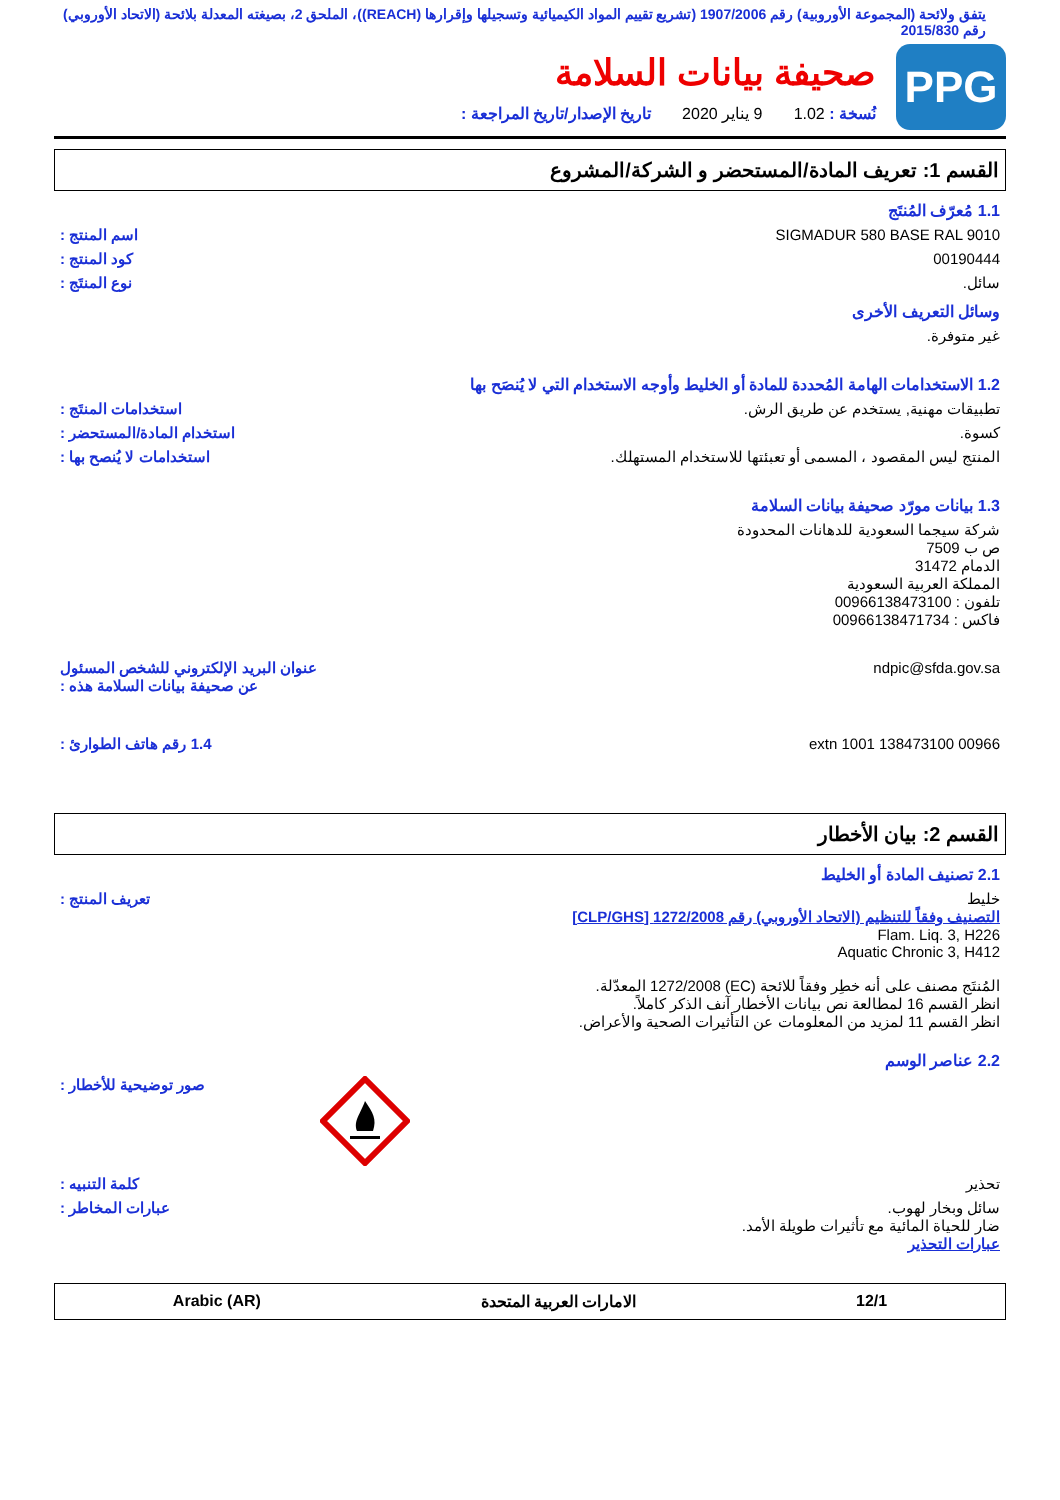يتفق ولائحة (المجموعة الأوروبية) رقم 1907/2006 (تشريع تقييم المواد الكيميائية وتسجيلها وإقرارها (REACH))، الملحق 2، بصيغته المعدلة بلائحة (الاتحاد الأوروبي) رقم 2015/830
PPG
صحيفة بيانات السلامة
نُسخة : 1.02 9 يناير 2020 تاريخ الإصدار/تاريخ المراجعة :
القسم 1: تعريف المادة/المستحضر و الشركة/المشروع
1.1 مُعرّف المُنتَج
SIGMADUR 580 BASE RAL 9010 اسم المنتج :
00190444 كود المنتج :
سائل. نوع المنتَج :
وسائل التعريف الأخرى
غير متوفرة.
1.2 الاستخدامات الهامة المُحددة للمادة أو الخليط وأوجه الاستخدام التي لا يُنصَح بها
تطبيقات مهنية, يستخدم عن طريق الرش.
استخدامات المنتَج :
كسوة. استخدام المادة/المستحضر :
المنتج ليس المقصود ، المسمى أو تعبئتها للاستخدام المستهلك.
استخدامات لا يُنصح بها :
1.3 بيانات مورّد صحيفة بيانات السلامة
شركة سيجما السعودية للدهانات المحدودة
ص ب 7509
الدمام 31472
المملكة العربية السعودية
تلفون : 00966138473100
فاكس : 00966138471734
ndpic@sfda.gov.sa عنوان البريد الإلكتروني للشخص المسئول عن صحيفة بيانات السلامة هذه :
00966 138473100 extn 1001 1.4 رقم هاتف الطوارئ :
القسم 2: بيان الأخطار
2.1 تصنيف المادة أو الخليط
خليط
التصنيف وفقاً للتنظيم (الاتحاد الأوروبي) رقم 1272/2008 [CLP/GHS]
Flam. Liq. 3, H226
Aquatic Chronic 3, H412
المُنتَج مصنف على أنه خطِر وفقاً للائحة (EC) 1272/2008 المعدّلة.
انظر القسم 16 لمطالعة نص بيانات الأخطار آنف الذكر كاملاً.
انظر القسم 11 لمزيد من المعلومات عن التأثيرات الصحية والأعراض.
تعريف المنتج :
2.2 عناصر الوسم
صور توضيحية للأخطار :
تحذير كلمة التنبيه :
سائل وبخار لهوب.
ضار للحياة المائية مع تأثيرات طويلة الأمد.
عبارات التحذير
عبارات المخاطر :
12/1 الامارات العربية المتحدة Arabic (AR)